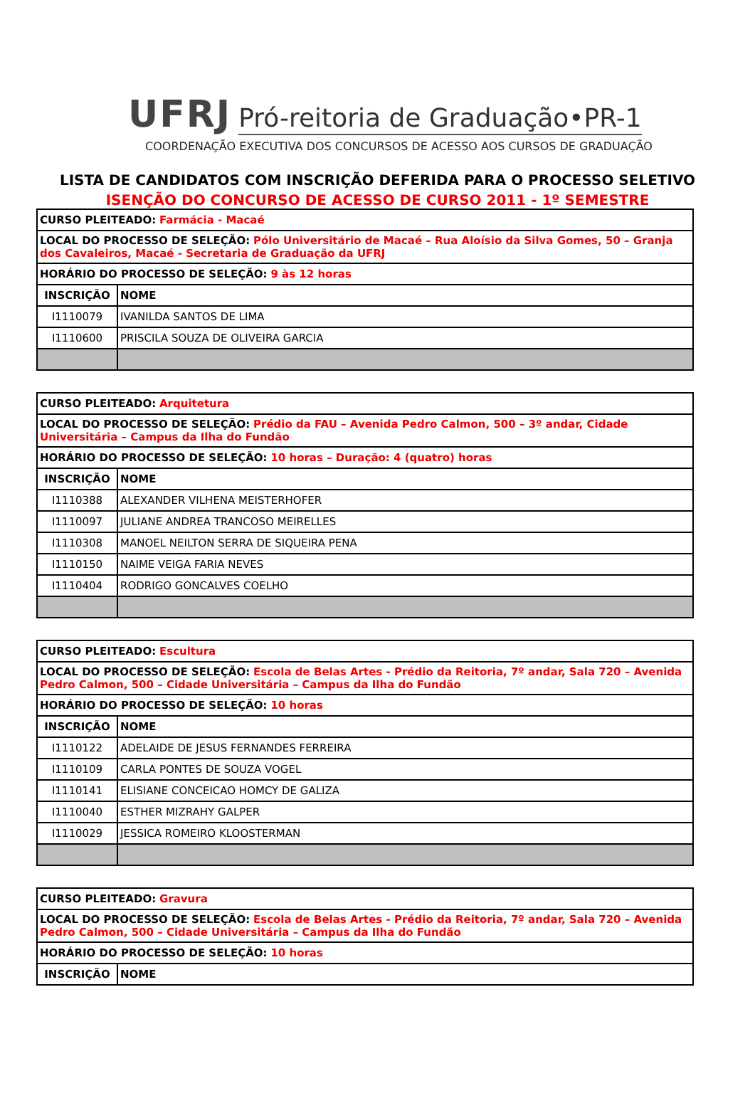UFRJ Pró-reitoria de Graduação•PR-1
COORDENAÇÃO EXECUTIVA DOS CONCURSOS DE ACESSO AOS CURSOS DE GRADUAÇÃO
LISTA DE CANDIDATOS COM INSCRIÇÃO DEFERIDA PARA O PROCESSO SELETIVO
ISENÇÃO DO CONCURSO DE ACESSO DE CURSO 2011 - 1º SEMESTRE
| CURSO PLEITEADO: Farmácia - Macaé | |
| LOCAL DO PROCESSO DE SELEÇÃO: Pólo Universitário de Macaé – Rua Aloísio da Silva Gomes, 50 – Granja dos Cavaleiros, Macaé - Secretaria de Graduação da UFRJ | |
| HORÁRIO DO PROCESSO DE SELEÇÃO: 9 às 12 horas | |
| INSCRIÇÃO | NOME |
| I1110079 | IVANILDA SANTOS DE LIMA |
| I1110600 | PRISCILA SOUZA DE OLIVEIRA GARCIA |
| CURSO PLEITEADO: Arquitetura | |
| LOCAL DO PROCESSO DE SELEÇÃO: Prédio da FAU – Avenida Pedro Calmon, 500 – 3º andar, Cidade Universitária – Campus da Ilha do Fundão | |
| HORÁRIO DO PROCESSO DE SELEÇÃO: 10 horas – Duração: 4 (quatro) horas | |
| INSCRIÇÃO | NOME |
| I1110388 | ALEXANDER VILHENA MEISTERHOFER |
| I1110097 | JULIANE ANDREA TRANCOSO MEIRELLES |
| I1110308 | MANOEL NEILTON SERRA DE SIQUEIRA PENA |
| I1110150 | NAIME VEIGA FARIA NEVES |
| I1110404 | RODRIGO GONCALVES COELHO |
| CURSO PLEITEADO: Escultura | |
| LOCAL DO PROCESSO DE SELEÇÃO: Escola de Belas Artes - Prédio da Reitoria, 7º andar, Sala 720 – Avenida Pedro Calmon, 500 – Cidade Universitária – Campus da Ilha do Fundão | |
| HORÁRIO DO PROCESSO DE SELEÇÃO: 10 horas | |
| INSCRIÇÃO | NOME |
| I1110122 | ADELAIDE DE JESUS FERNANDES FERREIRA |
| I1110109 | CARLA PONTES DE SOUZA VOGEL |
| I1110141 | ELISIANE CONCEICAO HOMCY DE GALIZA |
| I1110040 | ESTHER MIZRAHY GALPER |
| I1110029 | JESSICA ROMEIRO KLOOSTERMAN |
| CURSO PLEITEADO: Gravura | |
| LOCAL DO PROCESSO DE SELEÇÃO: Escola de Belas Artes - Prédio da Reitoria, 7º andar, Sala 720 – Avenida Pedro Calmon, 500 – Cidade Universitária – Campus da Ilha do Fundão | |
| HORÁRIO DO PROCESSO DE SELEÇÃO: 10 horas | |
| INSCRIÇÃO | NOME |